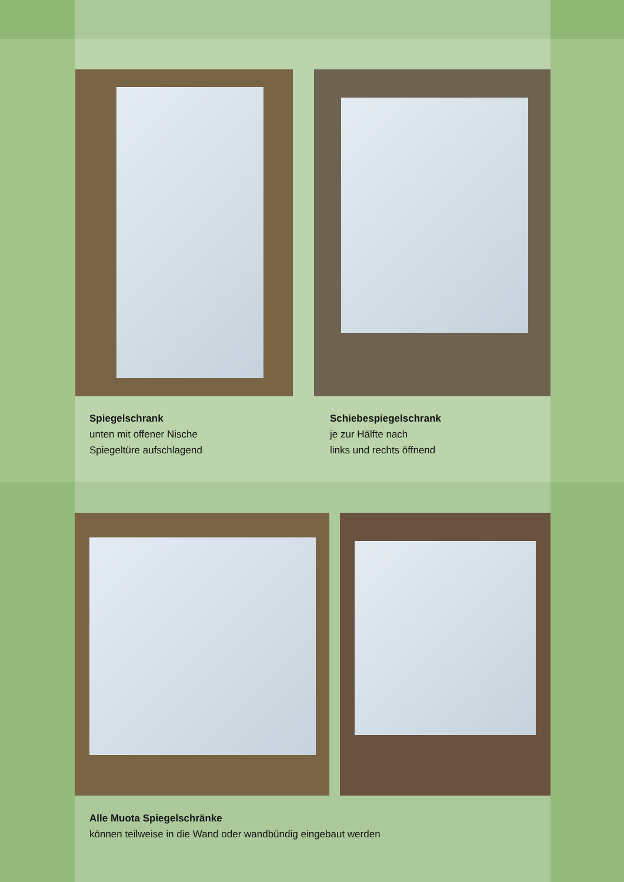Spiegelschrank
unten mit offener Nische
Spiegeltüre aufschlagend
Schiebespiegelschrank
je zur Hälfte nach
links und rechts öffnend
Alle Muota Spiegelschränke
können teilweise in die Wand oder wandbündig eingebaut werden